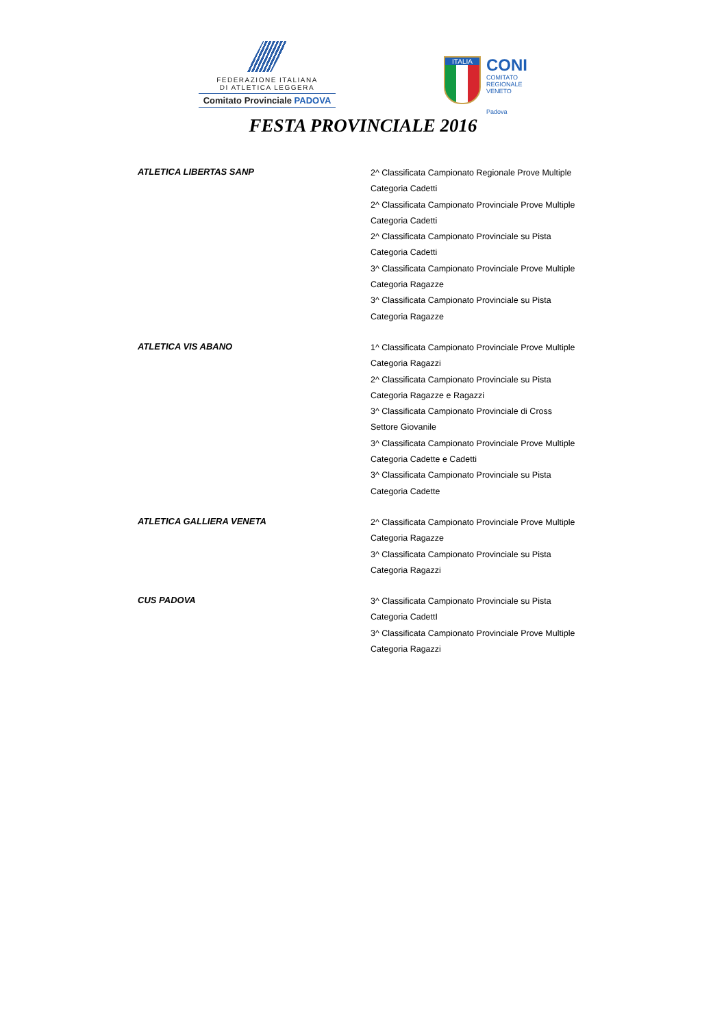FEDERAZIONE ITALIANA
DI ATLETICA LEGGERA
Comitato Provinciale PADOVA
ITALIA
CONI
COMITATO
REGIONALE
VENETO
Padova
FESTA PROVINCIALE 2016
ATLETICA LIBERTAS SANP
2^ Classificata Campionato Regionale Prove Multiple
Categoria Cadetti
2^ Classificata Campionato Provinciale Prove Multiple
Categoria Cadetti
2^ Classificata Campionato Provinciale su Pista
Categoria Cadetti
3^ Classificata Campionato Provinciale Prove Multiple
Categoria Ragazze
3^ Classificata Campionato Provinciale su Pista
Categoria Ragazze
ATLETICA VIS ABANO
1^ Classificata Campionato Provinciale Prove Multiple
Categoria Ragazzi
2^ Classificata Campionato Provinciale su Pista
Categoria Ragazze e Ragazzi
3^ Classificata Campionato Provinciale di Cross
Settore Giovanile
3^ Classificata Campionato Provinciale Prove Multiple
Categoria Cadette e Cadetti
3^ Classificata Campionato Provinciale su Pista
Categoria Cadette
ATLETICA GALLIERA VENETA
2^ Classificata Campionato Provinciale Prove Multiple
Categoria Ragazze
3^ Classificata Campionato Provinciale su Pista
Categoria Ragazzi
CUS PADOVA
3^ Classificata Campionato Provinciale su Pista
Categoria CadettI
3^ Classificata Campionato Provinciale Prove Multiple
Categoria Ragazzi